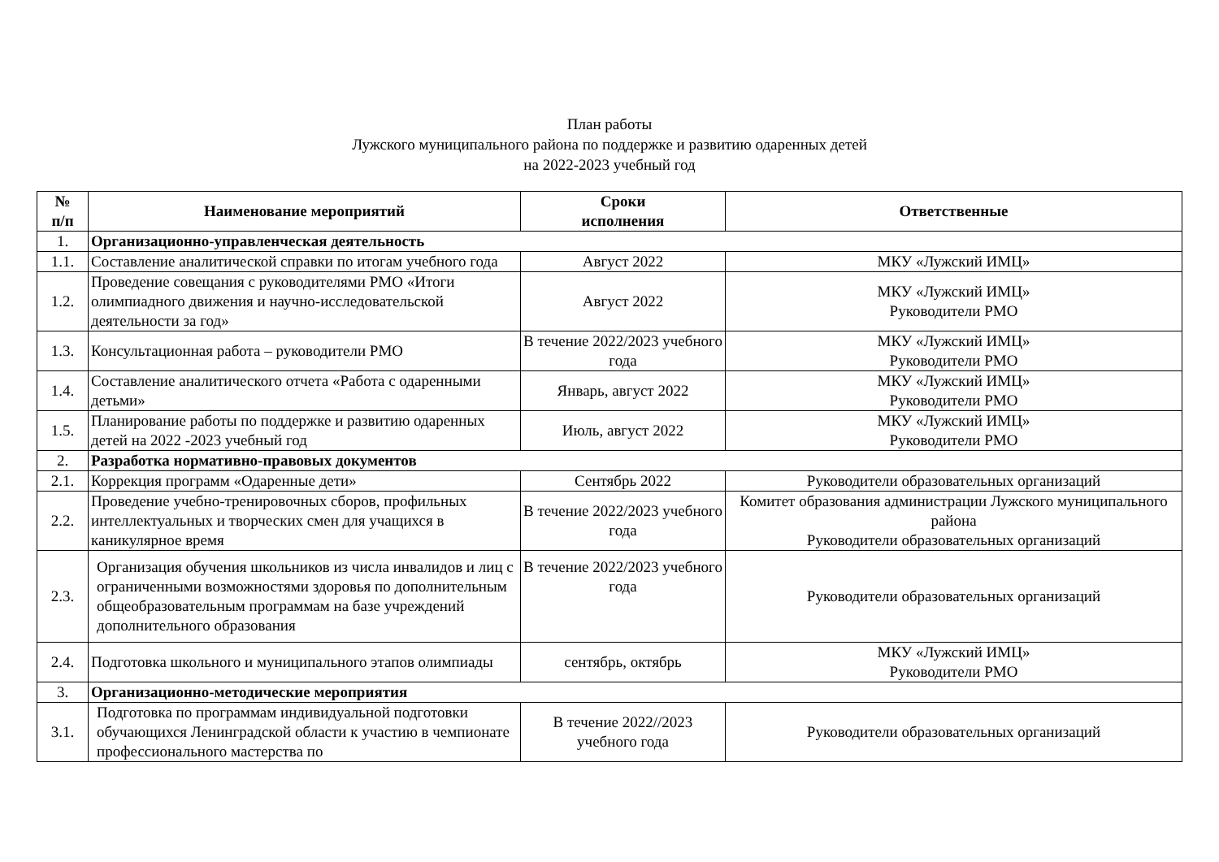План работы
Лужского муниципального района по поддержке и развитию одаренных детей
на 2022-2023 учебный год
| № п/п | Наименование мероприятий | Сроки исполнения | Ответственные |
| --- | --- | --- | --- |
| 1. | Организационно-управленческая деятельность | | |
| 1.1. | Составление аналитической справки по итогам учебного года | Август 2022 | МКУ «Лужский ИМЦ» |
| 1.2. | Проведение совещания с руководителями РМО «Итоги олимпиадного движения и научно-исследовательской деятельности за год» | Август 2022 | МКУ «Лужский ИМЦ» Руководители РМО |
| 1.3. | Консультационная работа – руководители РМО | В течение 2022/2023 учебного года | МКУ «Лужский ИМЦ» Руководители РМО |
| 1.4. | Составление аналитического отчета «Работа с одаренными детьми» | Январь, август 2022 | МКУ «Лужский ИМЦ» Руководители РМО |
| 1.5. | Планирование работы по поддержке и развитию одаренных детей на 2022 -2023 учебный год | Июль, август 2022 | МКУ «Лужский ИМЦ» Руководители РМО |
| 2. | Разработка нормативно-правовых документов | | |
| 2.1. | Коррекция программ «Одаренные дети» | Сентябрь 2022 | Руководители образовательных организаций |
| 2.2. | Проведение учебно-тренировочных сборов, профильных интеллектуальных и творческих смен для учащихся в каникулярное время | В течение 2022/2023 учебного года | Комитет образования администрации Лужского муниципального района Руководители образовательных организаций |
| 2.3. | Организация обучения школьников из числа инвалидов и лиц с ограниченными возможностями здоровья по дополнительным общеобразовательным программам на базе учреждений дополнительного образования | В течение 2022/2023 учебного года | Руководители образовательных организаций |
| 2.4. | Подготовка школьного и муниципального этапов олимпиады | сентябрь, октябрь | МКУ «Лужский ИМЦ» Руководители РМО |
| 3. | Организационно-методические мероприятия | | |
| 3.1. | Подготовка по программам индивидуальной подготовки обучающихся Ленинградской области к участию в чемпионате профессионального мастерства по | В течение 2022//2023 учебного года | Руководители образовательных организаций |